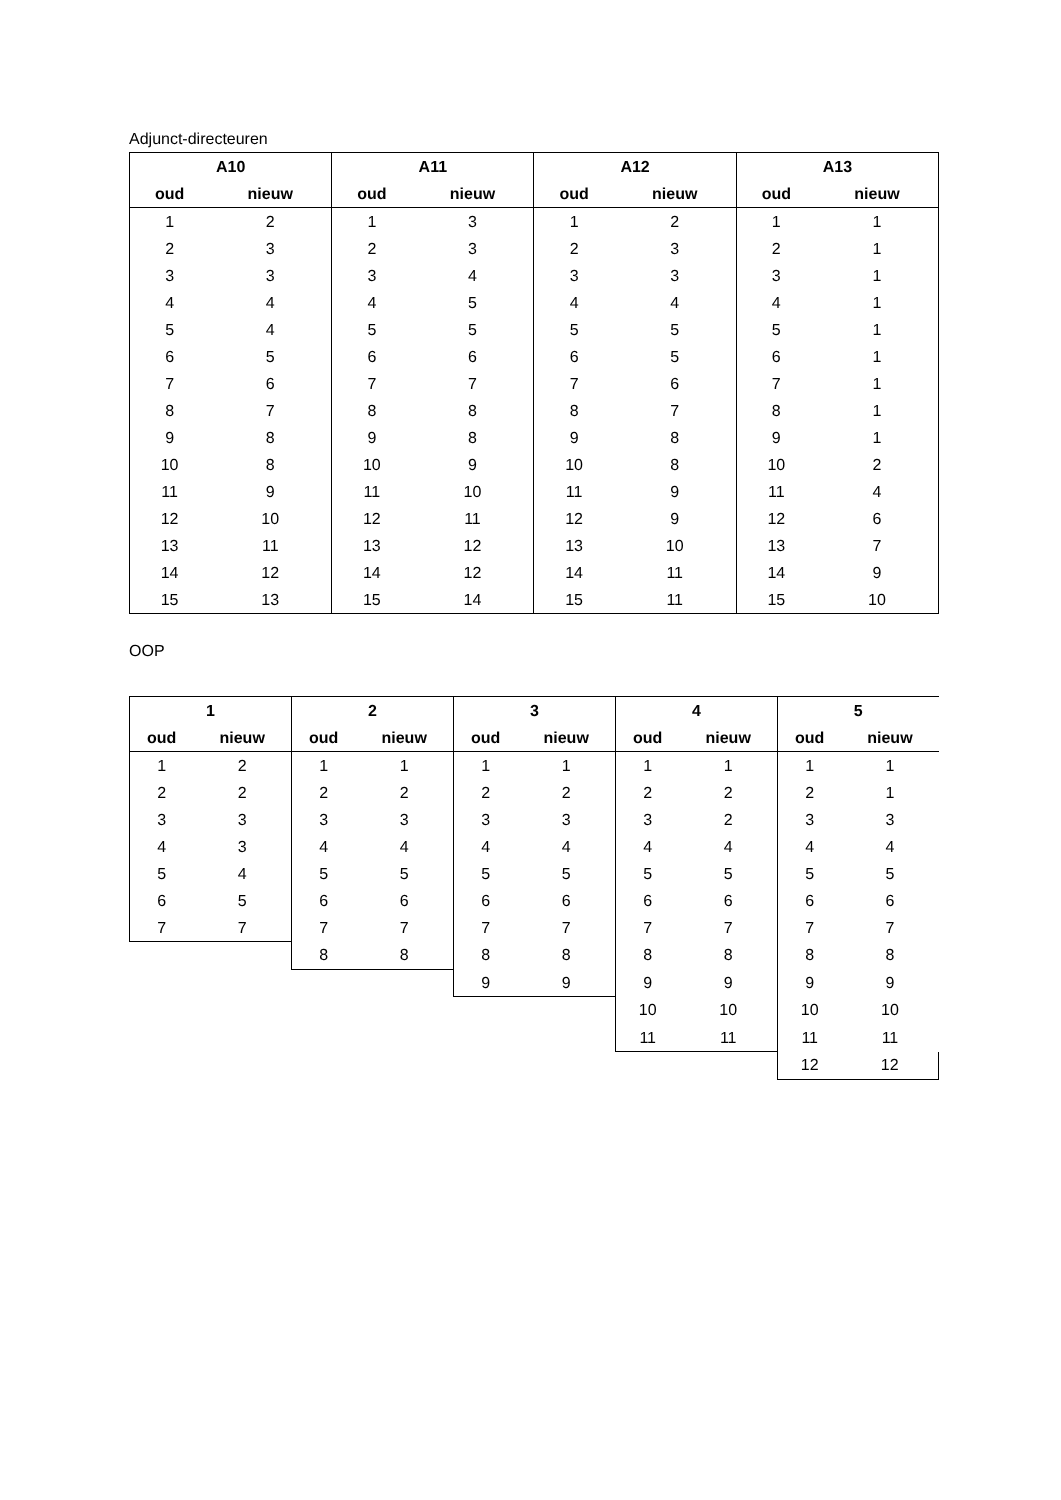Adjunct-directeuren
| A10 | | A11 | | A12 | | A13 | |
| --- | --- | --- | --- | --- | --- | --- | --- |
| oud | nieuw | oud | nieuw | oud | nieuw | oud | nieuw |
| 1 | 2 | 1 | 3 | 1 | 2 | 1 | 1 |
| 2 | 3 | 2 | 3 | 2 | 3 | 2 | 1 |
| 3 | 3 | 3 | 4 | 3 | 3 | 3 | 1 |
| 4 | 4 | 4 | 5 | 4 | 4 | 4 | 1 |
| 5 | 4 | 5 | 5 | 5 | 5 | 5 | 1 |
| 6 | 5 | 6 | 6 | 6 | 5 | 6 | 1 |
| 7 | 6 | 7 | 7 | 7 | 6 | 7 | 1 |
| 8 | 7 | 8 | 8 | 8 | 7 | 8 | 1 |
| 9 | 8 | 9 | 8 | 9 | 8 | 9 | 1 |
| 10 | 8 | 10 | 9 | 10 | 8 | 10 | 2 |
| 11 | 9 | 11 | 10 | 11 | 9 | 11 | 4 |
| 12 | 10 | 12 | 11 | 12 | 9 | 12 | 6 |
| 13 | 11 | 13 | 12 | 13 | 10 | 13 | 7 |
| 14 | 12 | 14 | 12 | 14 | 11 | 14 | 9 |
| 15 | 13 | 15 | 14 | 15 | 11 | 15 | 10 |
OOP
| 1 | | 2 | | 3 | | 4 | | 5 | |
| --- | --- | --- | --- | --- | --- | --- | --- | --- | --- |
| oud | nieuw | oud | nieuw | oud | nieuw | oud | nieuw | oud | nieuw |
| 1 | 2 | 1 | 1 | 1 | 1 | 1 | 1 | 1 | 1 |
| 2 | 2 | 2 | 2 | 2 | 2 | 2 | 2 | 2 | 1 |
| 3 | 3 | 3 | 3 | 3 | 3 | 3 | 2 | 3 | 3 |
| 4 | 3 | 4 | 4 | 4 | 4 | 4 | 4 | 4 | 4 |
| 5 | 4 | 5 | 5 | 5 | 5 | 5 | 5 | 5 | 5 |
| 6 | 5 | 6 | 6 | 6 | 6 | 6 | 6 | 6 | 6 |
| 7 | 7 | 7 | 7 | 7 | 7 | 7 | 7 | 7 | 7 |
| | | 8 | 8 | 8 | 8 | 8 | 8 | 8 | 8 |
| | | | | 9 | 9 | 9 | 9 | 9 | 9 |
| | | | | | | 10 | 10 | 10 | 10 |
| | | | | | | 11 | 11 | 11 | 11 |
| | | | | | | | | 12 | 12 |